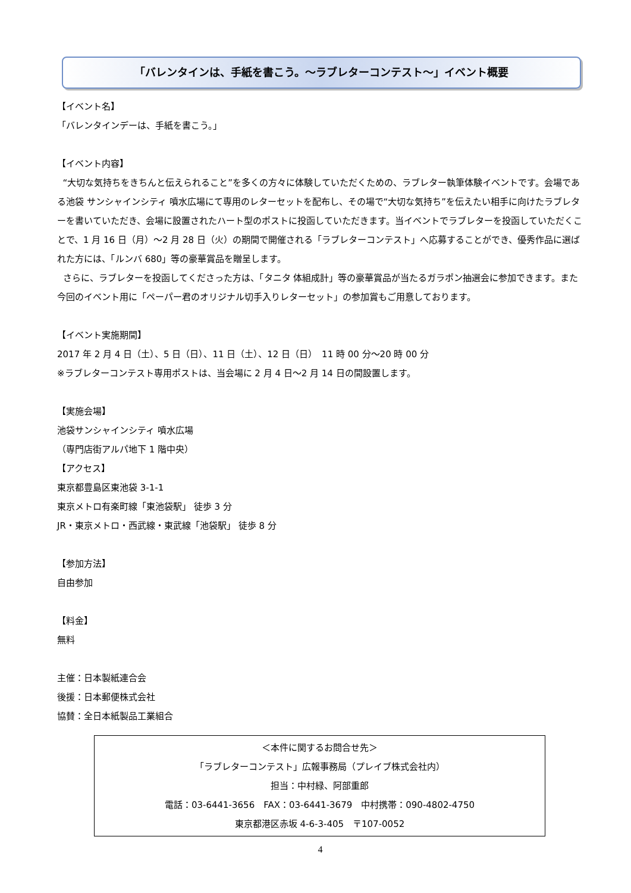「バレンタインは、手紙を書こう。～ラブレターコンテスト～」イベント概要
【イベント名】
「バレンタインデーは、手紙を書こう。」
【イベント内容】
“大切な気持ちをきちんと伝えられること”を多くの方々に体験していただくための、ラブレター執筆体験イベントです。会場である池袋 サンシャインシティ 噴水広場にて専用のレターセットを配布し、その場で“大切な気持ち”を伝えたい相手に向けたラブレターを書いていただき、会場に設置されたハート型のポストに投函していただきます。当イベントでラブレターを投函していただくことで、1 月 16 日（月）～2 月 28 日（火）の期間で開催される「ラブレターコンテスト」へ応募することができ、優秀作品に選ばれた方には、「ルンバ 680」等の豪華賞品を贈呈します。
さらに、ラブレターを投函してくださった方は、「タニタ 体組成計」等の豪華賞品が当たるガラポン抽選会に参加できます。また今回のイベント用に「ペーパー君のオリジナル切手入りレターセット」の参加賞もご用意しております。
【イベント実施期間】
2017 年 2 月 4 日（土）、5 日（日）、11 日（土）、12 日（日）　11 時 00 分～20 時 00 分
※ラブレターコンテスト専用ポストは、当会場に 2 月 4 日～2 月 14 日の間設置します。
【実施会場】
池袋サンシャインシティ 噴水広場
（専門店街アルパ地下 1 階中央）
【アクセス】
東京都豊島区東池袋 3-1-1
東京メトロ有楽町線「東池袋駅」 徒歩 3 分
JR・東京メトロ・西武線・東武線「池袋駅」 徒歩 8 分
【参加方法】
自由参加
【料金】
無料
主催：日本製紙連合会
後援：日本郵便株式会社
協賛：全日本紙製品工業組合
＜本件に関するお問合せ先＞
「ラブレターコンテスト」広報事務局（プレイブ株式会社内）
担当：中村緑、阿部重郎
電話：03-6441-3656　FAX：03-6441-3679　中村携帯：090-4802-4750
東京都港区赤坂 4-6-3-405　〒107-0052
4